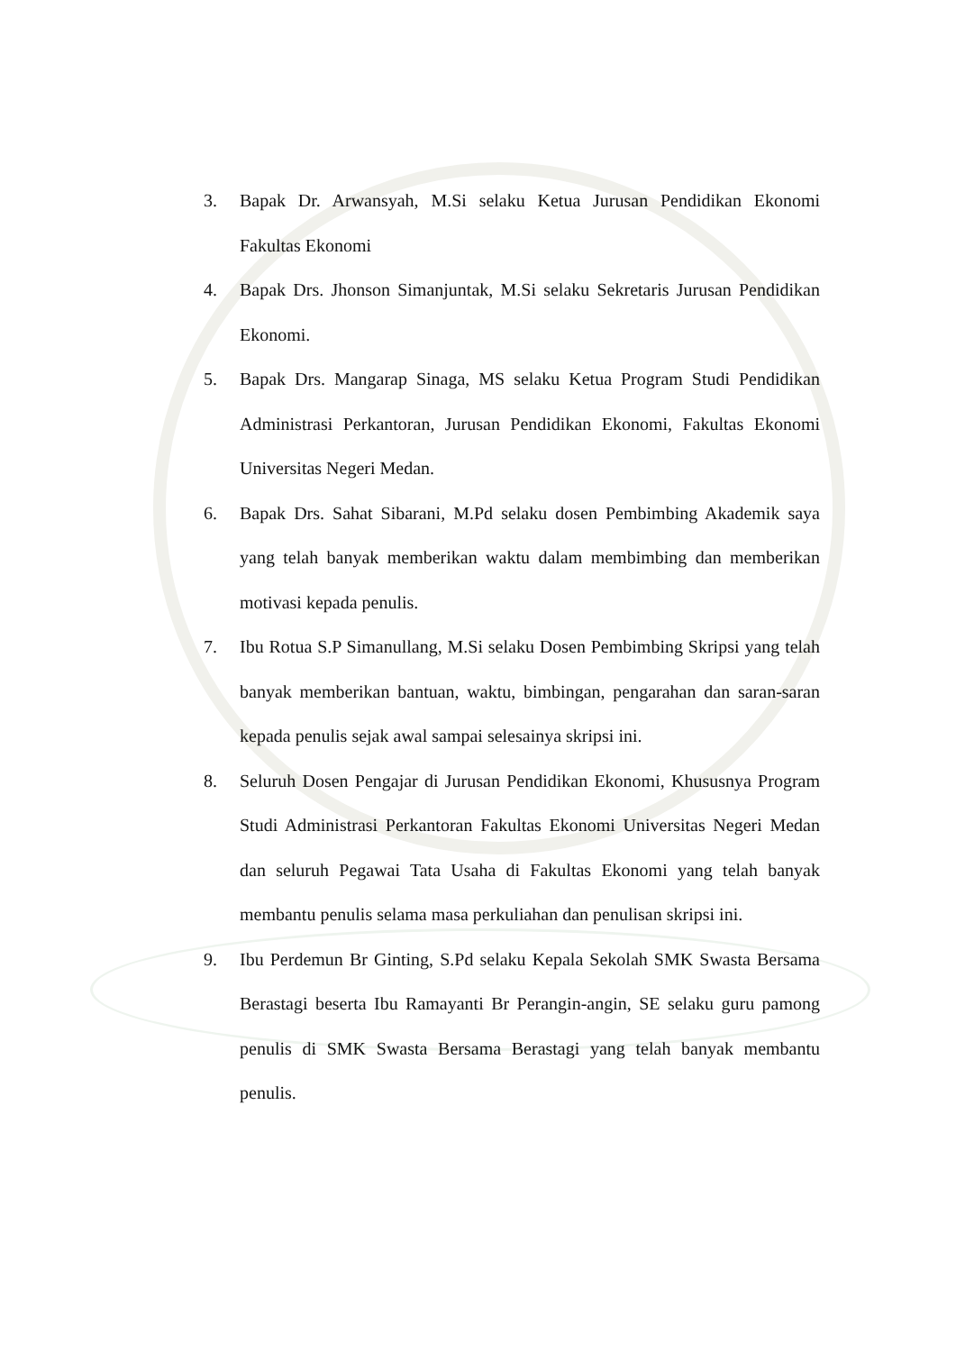3. Bapak Dr. Arwansyah, M.Si selaku Ketua Jurusan Pendidikan Ekonomi Fakultas Ekonomi
4. Bapak Drs. Jhonson Simanjuntak, M.Si selaku Sekretaris Jurusan Pendidikan Ekonomi.
5. Bapak Drs. Mangarap Sinaga, MS selaku Ketua Program Studi Pendidikan Administrasi Perkantoran, Jurusan Pendidikan Ekonomi, Fakultas Ekonomi Universitas Negeri Medan.
6. Bapak Drs. Sahat Sibarani, M.Pd selaku dosen Pembimbing Akademik saya yang telah banyak memberikan waktu dalam membimbing dan memberikan motivasi kepada penulis.
7. Ibu Rotua S.P Simanullang, M.Si selaku Dosen Pembimbing Skripsi yang telah banyak memberikan bantuan, waktu, bimbingan, pengarahan dan saran-saran kepada penulis sejak awal sampai selesainya skripsi ini.
8. Seluruh Dosen Pengajar di Jurusan Pendidikan Ekonomi, Khususnya Program Studi Administrasi Perkantoran Fakultas Ekonomi Universitas Negeri Medan dan seluruh Pegawai Tata Usaha di Fakultas Ekonomi yang telah banyak membantu penulis selama masa perkuliahan dan penulisan skripsi ini.
9. Ibu Perdemun Br Ginting, S.Pd selaku Kepala Sekolah SMK Swasta Bersama Berastagi beserta Ibu Ramayanti Br Perangin-angin, SE selaku guru pamong penulis di SMK Swasta Bersama Berastagi yang telah banyak membantu penulis.